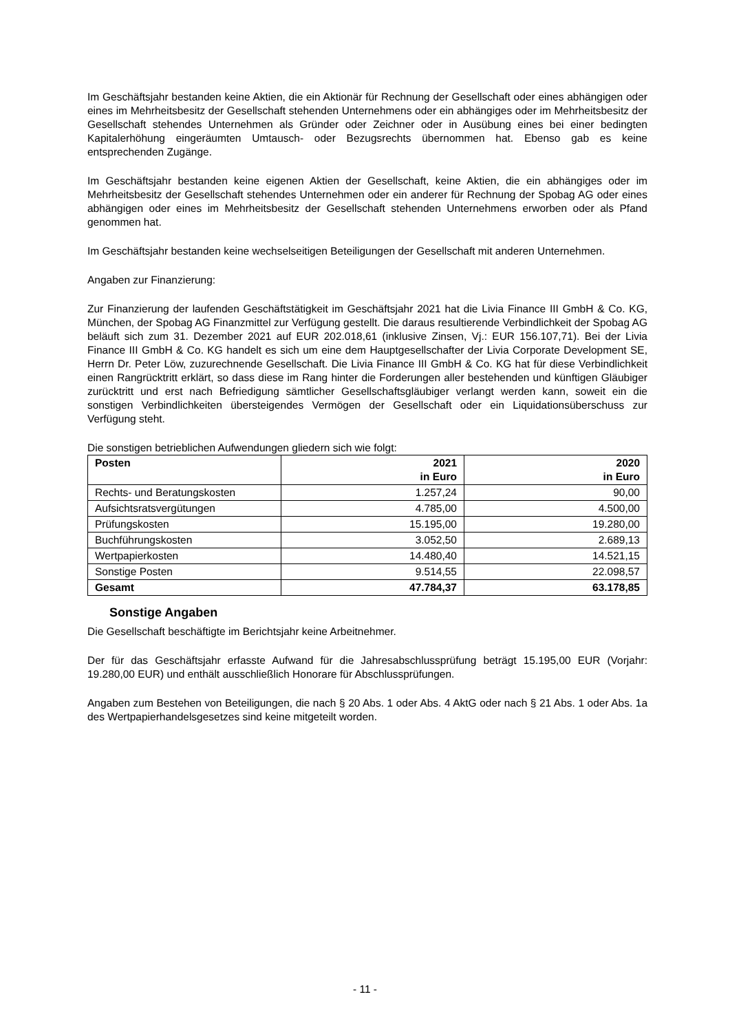Im Geschäftsjahr bestanden keine Aktien, die ein Aktionär für Rechnung der Gesellschaft oder eines abhängigen oder eines im Mehrheitsbesitz der Gesellschaft stehenden Unternehmens oder ein abhängiges oder im Mehrheitsbesitz der Gesellschaft stehendes Unternehmen als Gründer oder Zeichner oder in Ausübung eines bei einer bedingten Kapitalerhöhung eingeräumten Umtausch- oder Bezugsrechts übernommen hat. Ebenso gab es keine entsprechenden Zugänge.
Im Geschäftsjahr bestanden keine eigenen Aktien der Gesellschaft, keine Aktien, die ein abhängiges oder im Mehrheitsbesitz der Gesellschaft stehendes Unternehmen oder ein anderer für Rechnung der Spobag AG oder eines abhängigen oder eines im Mehrheitsbesitz der Gesellschaft stehenden Unternehmens erworben oder als Pfand genommen hat.
Im Geschäftsjahr bestanden keine wechselseitigen Beteiligungen der Gesellschaft mit anderen Unternehmen.
Angaben zur Finanzierung:
Zur Finanzierung der laufenden Geschäftstätigkeit im Geschäftsjahr 2021 hat die Livia Finance III GmbH & Co. KG, München, der Spobag AG Finanzmittel zur Verfügung gestellt. Die daraus resultierende Verbindlichkeit der Spobag AG beläuft sich zum 31. Dezember 2021 auf EUR 202.018,61 (inklusive Zinsen, Vj.: EUR 156.107,71). Bei der Livia Finance III GmbH & Co. KG handelt es sich um eine dem Hauptgesellschafter der Livia Corporate Development SE, Herrn Dr. Peter Löw, zuzurechnende Gesellschaft. Die Livia Finance III GmbH & Co. KG hat für diese Verbindlichkeit einen Rangrücktritt erklärt, so dass diese im Rang hinter die Forderungen aller bestehenden und künftigen Gläubiger zurücktritt und erst nach Befriedigung sämtlicher Gesellschaftsgläubiger verlangt werden kann, soweit ein die sonstigen Verbindlichkeiten übersteigendes Vermögen der Gesellschaft oder ein Liquidationsüberschuss zur Verfügung steht.
Die sonstigen betrieblichen Aufwendungen gliedern sich wie folgt:
| Posten | 2021 in Euro | 2020 in Euro |
| --- | --- | --- |
| Rechts- und Beratungskosten | 1.257,24 | 90,00 |
| Aufsichtsratsvergütungen | 4.785,00 | 4.500,00 |
| Prüfungskosten | 15.195,00 | 19.280,00 |
| Buchführungskosten | 3.052,50 | 2.689,13 |
| Wertpapierkosten | 14.480,40 | 14.521,15 |
| Sonstige Posten | 9.514,55 | 22.098,57 |
| Gesamt | 47.784,37 | 63.178,85 |
Sonstige Angaben
Die Gesellschaft beschäftigte im Berichtsjahr keine Arbeitnehmer.
Der für das Geschäftsjahr erfasste Aufwand für die Jahresabschlussprüfung beträgt 15.195,00 EUR (Vorjahr: 19.280,00 EUR) und enthält ausschließlich Honorare für Abschlussprüfungen.
Angaben zum Bestehen von Beteiligungen, die nach § 20 Abs. 1 oder Abs. 4 AktG oder nach § 21 Abs. 1 oder Abs. 1a des Wertpapierhandelsgesetzes sind keine mitgeteilt worden.
- 11 -